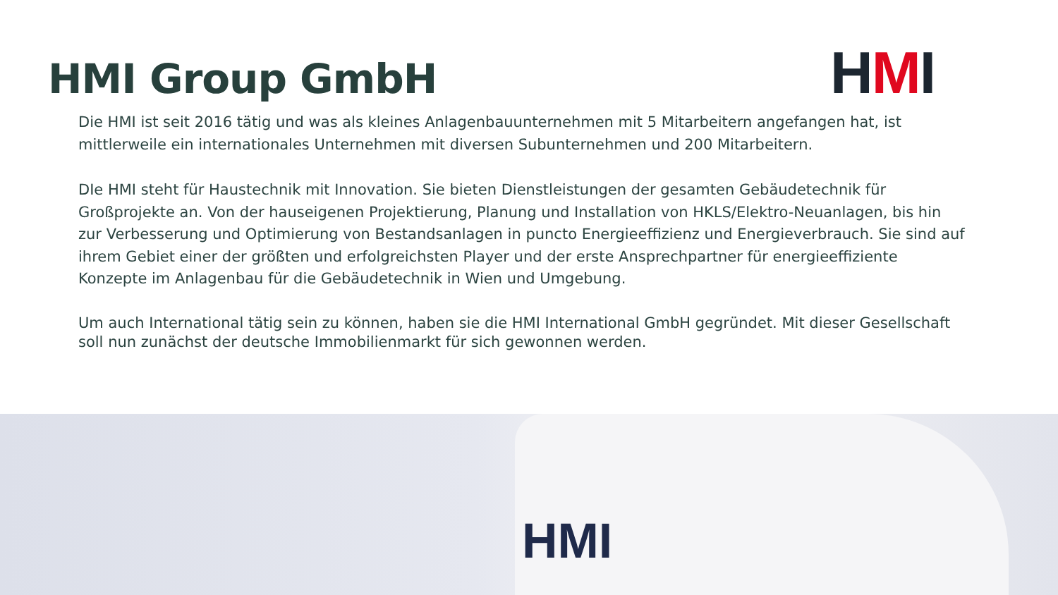HMI Group GmbH
HMI
Die HMI ist seit 2016 tätig und was als kleines Anlagenbauunternehmen mit 5 Mitarbeitern angefangen hat, ist mittlerweile ein internationales Unternehmen mit diversen Subunternehmen und 200 Mitarbeitern.
DIe HMI steht für Haustechnik mit Innovation. Sie bieten Dienstleistungen der gesamten Gebäudetechnik für Großprojekte an. Von der hauseigenen Projektierung, Planung und Installation von HKLS/Elektro-Neuanlagen, bis hin zur Verbesserung und Optimierung von Bestandsanlagen in puncto Energieeffizienz und Energieverbrauch. Sie sind auf ihrem Gebiet einer der größten und erfolgreichsten Player und der erste Ansprechpartner für energieeffiziente Konzepte im Anlagenbau für die Gebäudetechnik in Wien und Umgebung.
Um auch International tätig sein zu können, haben sie die HMI International GmbH gegründet. Mit dieser Gesellschaft soll nun zunächst der deutsche Immobilienmarkt für sich gewonnen werden.
HMI